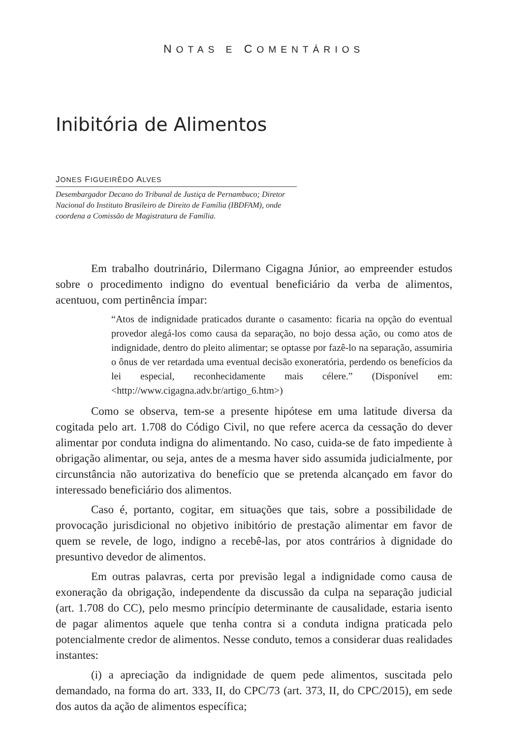NOTAS E COMENTÁRIOS
Inibitória de Alimentos
JONES FIGUEIRÊDO ALVES
Desembargador Decano do Tribunal de Justiça de Pernambuco; Diretor Nacional do Instituto Brasileiro de Direito de Família (IBDFAM), onde coordena a Comissão de Magistratura de Família.
Em trabalho doutrinário, Dilermano Cigagna Júnior, ao empreender estudos sobre o procedimento indigno do eventual beneficiário da verba de alimentos, acentuou, com pertinência ímpar:
“Atos de indignidade praticados durante o casamento: ficaria na opção do eventual provedor alegá-los como causa da separação, no bojo dessa ação, ou como atos de indignidade, dentro do pleito alimentar; se optasse por fazê-lo na separação, assumiria o ônus de ver retardada uma eventual decisão exoneratória, perdendo os benefícios da lei especial, reconhecidamente mais célere.” (Disponível em: <http://www.cigagna.adv.br/artigo_6.htm>)
Como se observa, tem-se a presente hipótese em uma latitude diversa da cogitada pelo art. 1.708 do Código Civil, no que refere acerca da cessação do dever alimentar por conduta indigna do alimentando. No caso, cuida-se de fato impediente à obrigação alimentar, ou seja, antes de a mesma haver sido assumida judicialmente, por circunstância não autorizativa do benefício que se pretenda alcançado em favor do interessado beneficiário dos alimentos.
Caso é, portanto, cogitar, em situações que tais, sobre a possibilidade de provocação jurisdicional no objetivo inibitório de prestação alimentar em favor de quem se revele, de logo, indigno a recebê-las, por atos contrários à dignidade do presuntivo devedor de alimentos.
Em outras palavras, certa por previsão legal a indignidade como causa de exoneração da obrigação, independente da discussão da culpa na separação judicial (art. 1.708 do CC), pelo mesmo princípio determinante de causalidade, estaria isento de pagar alimentos aquele que tenha contra si a conduta indigna praticada pelo potencialmente credor de alimentos. Nesse conduto, temos a considerar duas realidades instantes:
(i) a apreciação da indignidade de quem pede alimentos, suscitada pelo demandado, na forma do art. 333, II, do CPC/73 (art. 373, II, do CPC/2015), em sede dos autos da ação de alimentos específica;